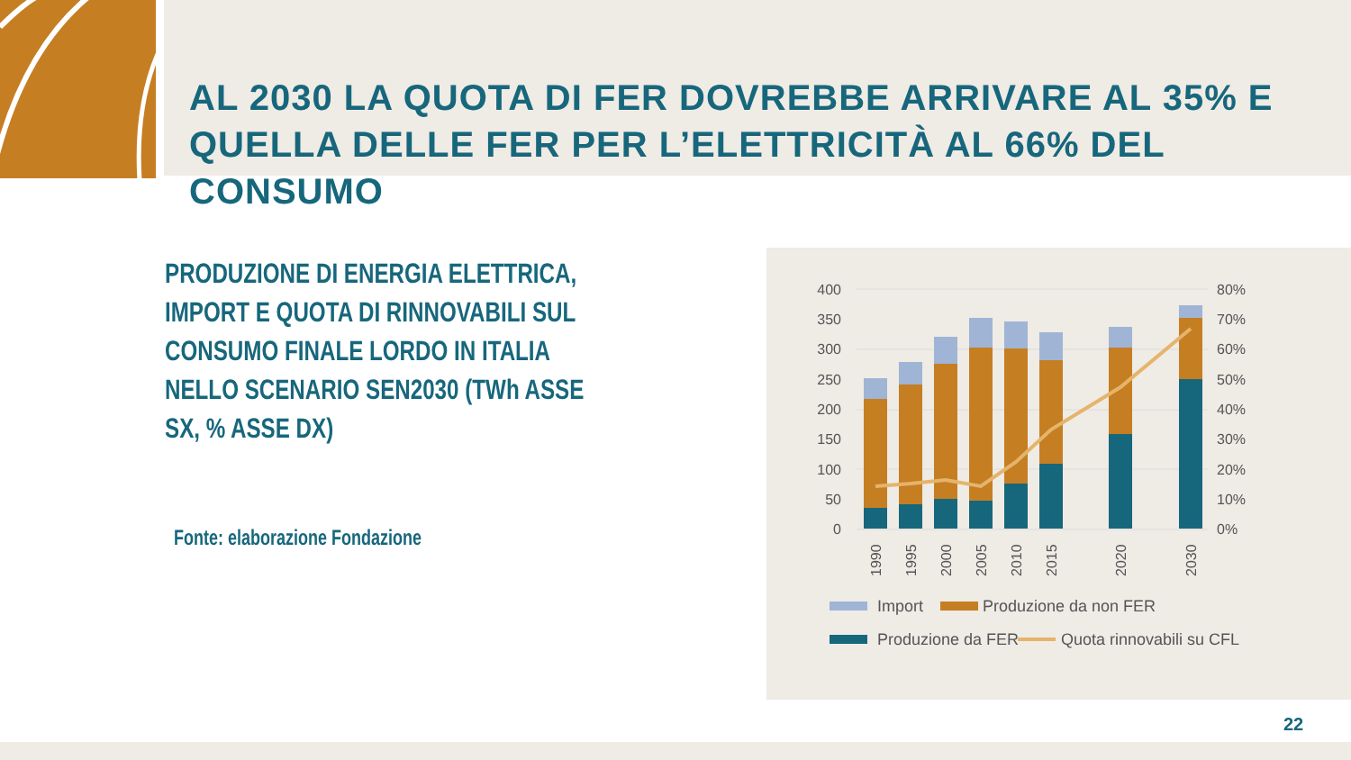AL 2030 LA QUOTA DI FER DOVREBBE ARRIVARE AL 35% E QUELLA DELLE FER PER L’ELETTRICITÀ AL 66% DEL CONSUMO
PRODUZIONE DI ENERGIA ELETTRICA, IMPORT E QUOTA DI RINNOVABILI SUL CONSUMO FINALE LORDO IN ITALIA NELLO SCENARIO SEN2030 (TWh ASSE SX, % ASSE DX)
Fonte: elaborazione Fondazione
400
350
300
250
200
150
100
50
0
80%
70%
60%
50%
40%
30%
20%
10%
0%
1990
1995
2000
2005
2010
2015
2020
2030
Import
Produzione da non FER
Produzione da FER
Quota rinnovabili su CFL
22